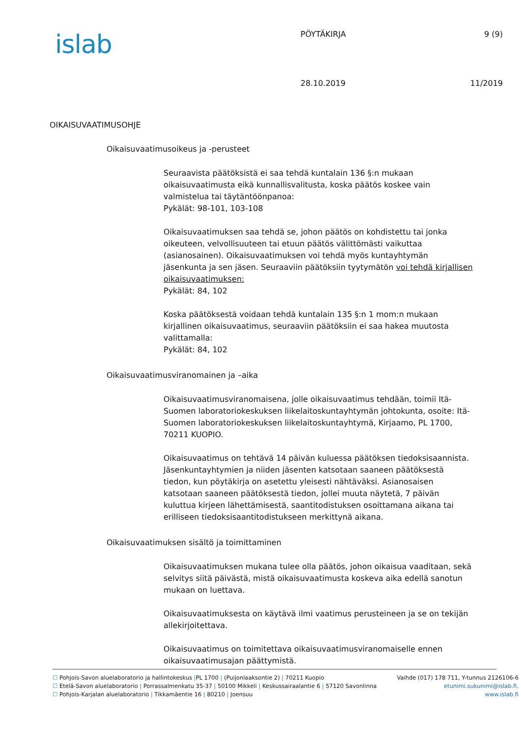islab
PÖYTÄKIRJA 9 (9)
28.10.2019 11/2019
OIKAISUVAATIMUSOHJE
Oikaisuvaatimusoikeus ja -perusteet
Seuraavista päätöksistä ei saa tehdä kuntalain 136 §:n mukaan oikaisuvaatimusta eikä kunnallisvalitusta, koska päätös koskee vain valmistelua tai täytäntöönpanoa:
Pykälät: 98-101, 103-108
Oikaisuvaatimuksen saa tehdä se, johon päätös on kohdistettu tai jonka oikeuteen, velvollisuuteen tai etuun päätös välittömästi vaikuttaa (asianosainen). Oikaisuvaatimuksen voi tehdä myös kuntayhtymän jäsenkunta ja sen jäsen. Seuraaviin päätöksiin tyytymätön voi tehdä kirjallisen oikaisuvaatimuksen:
Pykälät: 84, 102
Koska päätöksestä voidaan tehdä kuntalain 135 §:n 1 mom:n mukaan kirjallinen oikaisuvaatimus, seuraaviin päätöksiin ei saa hakea muutosta valittamalla:
Pykälät: 84, 102
Oikaisuvaatimusviranomainen ja –aika
Oikaisuvaatimusviranomaisena, jolle oikaisuvaatimus tehdään, toimii Itä-Suomen laboratoriokeskuksen liikelaitoskuntayhtymän johtokunta, osoite: Itä-Suomen laboratoriokeskuksen liikelaitoskuntayhtymä, Kirjaamo, PL 1700, 70211 KUOPIO.
Oikaisuvaatimus on tehtävä 14 päivän kuluessa päätöksen tiedoksisaannista. Jäsenkuntayhtymien ja niiden jäsenten katsotaan saaneen päätöksestä tiedon, kun pöytäkirja on asetettu yleisesti nähtäväksi. Asianosaisen katsotaan saaneen päätöksestä tiedon, jollei muuta näytetä, 7 päivän kuluttua kirjeen lähettämisestä, saantitodistuksen osoittamana aikana tai erilliseen tiedoksisaantitodistukseen merkittynä aikana.
Oikaisuvaatimuksen sisältö ja toimittaminen
Oikaisuvaatimuksen mukana tulee olla päätös, johon oikaisua vaaditaan, sekä selvitys siitä päivästä, mistä oikaisuvaatimusta koskeva aika edellä sanotun mukaan on luettava.
Oikaisuvaatimuksesta on käytävä ilmi vaatimus perusteineen ja se on tekijän allekirjoitettava.
Oikaisuvaatimus on toimitettava oikaisuvaatimusviranomaiselle ennen oikaisuvaatimusajan päättymistä.
☐ Pohjois-Savon aluelaboratorio ja hallintokeskus |PL 1700 | (Puijonlaaksontie 2) | 70211 Kuopio
☐ Etelä-Savon aluelaboratorio | Porrassalmenkatu 35-37 | 50100 Mikkeli | Keskussairaalantie 6 | 57120 Savonlinna
☐ Pohjois-Karjalan aluelaboratorio | Tikkamäentie 16 | 80210 | Joensuu
Vaihde (017) 178 711, Y-tunnus 2126106-6
etunimi.sukunimi@islab.fi,
www.islab.fi